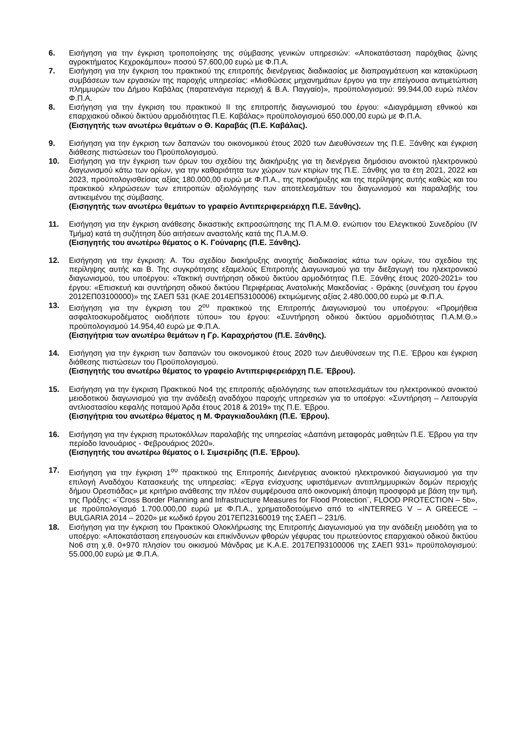6. Εισήγηση για την έγκριση τροποποίησης της σύμβασης γενικών υπηρεσιών: «Αποκατάσταση παρόχθιας ζώνης αγροκτήματος Κεχροκάμπου» ποσού 57.600,00 ευρώ με Φ.Π.Α.
7. Εισήγηση για την έγκριση του πρακτικού της επιτροπής διενέργειας διαδικασίας με διαπραγμάτευση και κατακύρωση συμβάσεων των εργασιών της παροχής υπηρεσίας: «Μισθώσεις μηχανημάτων έργου για την επείγουσα αντιμετώπιση πλημμυρών του Δήμου Καβάλας (παρατενάγια περιοχή & Β.Α. Παγγαίο)», προϋπολογισμού: 99.944,00 ευρώ πλέον Φ.Π.Α.
8. Εισήγηση για την έγκριση του πρακτικού ΙΙ της επιτροπής διαγωνισμού του έργου: «Διαγράμμιση εθνικού και επαρχιακού οδικού δικτύου αρμοδιότητας Π.Ε. Καβάλας» προϋπολογισμού 650.000,00 ευρώ με Φ.Π.Α.
(Εισηγητής των ανωτέρω θεμάτων ο Θ. Καραβάς (Π.Ε. Καβάλας).
9. Εισήγηση για την έγκριση των δαπανών του οικονομικού έτους 2020 των Διευθύνσεων της Π.Ε. Ξάνθης και έγκριση διάθεσης πιστώσεων του Προϋπολογισμού.
10. Εισήγηση για την έγκριση των όρων του σχεδίου της διακήρυξης για τη διενέργεια δημόσιου ανοικτού ηλεκτρονικού διαγωνισμού κάτω των ορίων, για την καθαριότητα των χώρων των κτιρίων της Π.Ε. Ξάνθης για τα έτη 2021, 2022 και 2023, προϋπολογισθείσας αξίας 180.000,00 ευρώ με Φ.Π.Α., της προκήρυξης και της περίληψης αυτής καθώς και του πρακτικού κληρώσεων των επιτροπών αξιολόγησης των αποτελεσμάτων του διαγωνισμού και παραλαβής του αντικειμένου της σύμβασης.
(Εισηγητής των ανωτέρω θεμάτων το γραφείο Αντιπεριφερειάρχη Π.Ε. Ξάνθης).
11. Εισήγηση για την έγκριση ανάθεσης δικαστικής εκπροσώπησης της Π.Α.Μ.Θ. ενώπιον του Ελεγκτικού Συνεδρίου (IV Τμήμα) κατά τη συζήτηση δύο αιτήσεων αναστολής κατά της Π.Α.Μ.Θ.
(Εισηγητής του ανωτέρω θέματος ο Κ. Γούναρης (Π.Ε. Ξάνθης).
12. Εισήγηση για την έγκριση: Α. Του σχεδίου διακήρυξης ανοιχτής διαδικασίας κάτω των ορίων, του σχεδίου της περίληψης αυτής και Β. Της συγκρότησης εξαμελούς Επιτροπής Διαγωνισμού για την διεξαγωγή του ηλεκτρονικού διαγωνισμού, του υποέργου: «Τακτική συντήρηση οδικού δικτύου αρμοδιότητας Π.Ε. Ξάνθης έτους 2020-2021» του έργου: «Επισκευή και συντήρηση οδικού δικτύου Περιφέρειας Ανατολικής Μακεδονίας - Θράκης (συνέχιση του έργου 2012ΕΠ03100000)» της ΣΑΕΠ 531 (ΚΑΕ 2014ΕΠ53100006) εκτιμώμενης αξίας 2.480.000,00 ευρώ με Φ.Π.Α.
13. Εισήγηση για την έγκριση του 2<sup>ου</sup> πρακτικού της Επιτροπής Διαγωνισμού του υποέργου: «Προμήθεια ασφαλτοσκυροδέματος οιοδήποτε τύπου» του έργου: «Συντήρηση οδικού δικτύου αρμοδιότητας Π.Α.Μ.Θ.» προϋπολογισμού 14.954,40 ευρώ με Φ.Π.Α.
(Εισηγήτρια των ανωτέρω θεμάτων η Γρ. Καραχρήστου (Π.Ε. Ξάνθης).
14. Εισήγηση για την έγκριση των δαπανών του οικονομικού έτους 2020 των Διευθύνσεων της Π.Ε. Έβρου και έγκριση διάθεσης πιστώσεων του Προϋπολογισμού.
(Εισηγητής του ανωτέρω θέματος το γραφείο Αντιπεριφερειάρχη Π.Ε. Έβρου).
15. Εισήγηση για την έγκριση Πρακτικού Νο4 της επιτροπής αξιολόγησης των αποτελεσμάτων του ηλεκτρονικού ανοικτού μειοδοτικού διαγωνισμού για την ανάδειξη αναδόχου παροχής υπηρεσιών για το υποέργο: «Συντήρηση – Λειτουργία αντλιοστασίου κεφαλής ποταμού Άρδα έτους 2018 & 2019» της Π.Ε. Έβρου.
(Εισηγήτρια του ανωτέρω θέματος η Μ. Φραγκιαδουλάκη (Π.Ε. Έβρου).
16. Εισήγηση για την έγκριση πρωτοκόλλων παραλαβής της υπηρεσίας «Δαπάνη μεταφοράς μαθητών Π.Ε. Έβρου για την περίοδο Ιανουάριος - Φεβρουάριος 2020».
(Εισηγητής του ανωτέρω θέματος ο Ι. Σιμσερίδης (Π.Ε. Έβρου).
17. Εισήγηση για την έγκριση 1<sup>ου</sup> πρακτικού της Επιτροπής Διενέργειας ανοικτού ηλεκτρονικού διαγωνισμού για την επιλογή Αναδόχου Κατασκευής της υπηρεσίας: «Έργα ενίσχυσης υφιστάμενων αντιπλημμυρικών δομών περιοχής δήμου Ορεστιάδας» με κριτήριο ανάθεσης την πλέον συμφέρουσα από οικονομική άποψη προσφορά με βάση την τιμή, της Πράξης: «¨Cross Border Planning and Infrastructure Measures for Flood Protection¨, FLOOD PROTECTION – 5b», με προϋπολογισμό 1.700.000,00 ευρώ με Φ.Π.Α., χρηματοδοτούμενο από το «INTERREG V – A GREECE – BULGARIA 2014 – 2020» με κωδικό έργου 2017ΕΠ23160019 της ΣΑΕΠ – 231/6.
18. Εισήγηση για την έγκριση του Πρακτικού Ολοκλήρωσης της Επιτροπής Διαγωνισμού για την ανάδειξη μειοδότη για το υποέργο: «Αποκατάσταση επειγουσών και επικίνδυνων φθορών γέφυρας του πρωτεύοντος επαρχιακού οδικού δικτύου Νο6 στη χ.θ. 0+970 πλησίον του οικισμού Μάνδρας με Κ.Α.Ε. 2017ΕΠ93100006 της ΣΑΕΠ 931» προϋπολογισμού: 55.000,00 ευρώ με Φ.Π.Α.